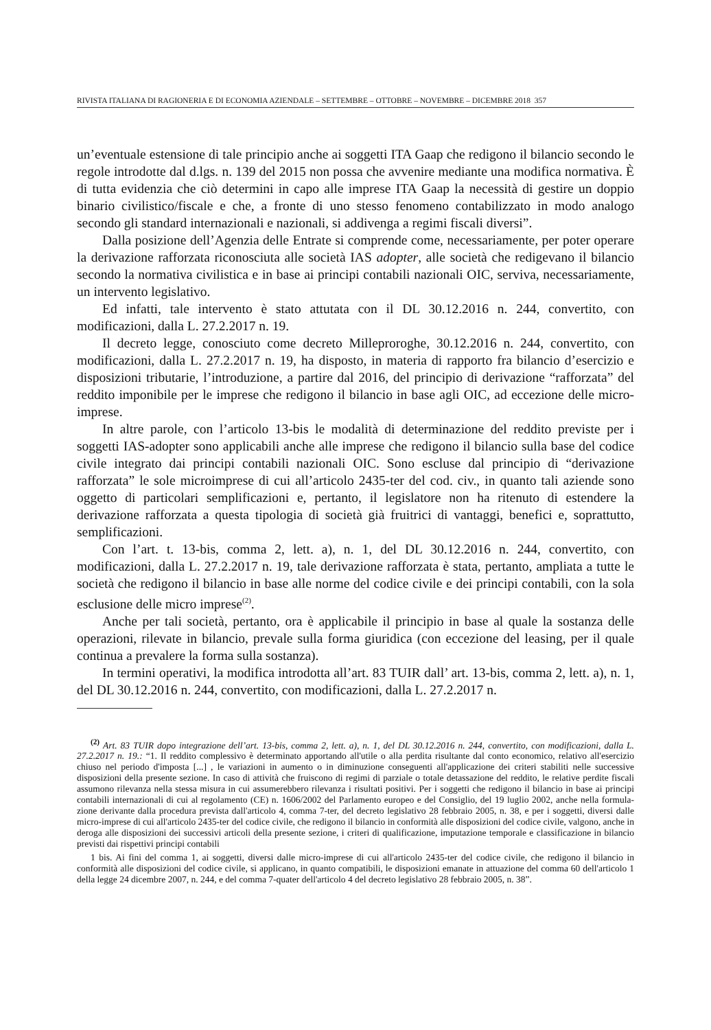RIVISTA ITALIANA DI RAGIONERIA E DI ECONOMIA AZIENDALE – SETTEMBRE – OTTOBRE – NOVEMBRE – DICEMBRE 2018 357
un’eventuale estensione di tale principio anche ai soggetti ITA Gaap che redigono il bilancio secondo le regole introdotte dal d.lgs. n. 139 del 2015 non possa che avvenire mediante una modifica normativa. È di tutta evidenzia che ciò determini in capo alle imprese ITA Gaap la necessità di gestire un doppio binario civilistico/fiscale e che, a fronte di uno stesso fenomeno contabilizzato in modo analogo secondo gli standard internazionali e nazionali, si addivenga a regimi fiscali diversi”.
Dalla posizione dell’Agenzia delle Entrate si comprende come, necessariamente, per poter operare la derivazione rafforzata riconosciuta alle società IAS adopter, alle società che redigevano il bilancio secondo la normativa civilistica e in base ai principi contabili nazionali OIC, serviva, necessariamente, un intervento legislativo.
Ed infatti, tale intervento è stato attutata con il DL 30.12.2016 n. 244, convertito, con modificazioni, dalla L. 27.2.2017 n. 19.
Il decreto legge, conosciuto come decreto Milleproroghe, 30.12.2016 n. 244, convertito, con modificazioni, dalla L. 27.2.2017 n. 19, ha disposto, in materia di rapporto fra bilancio d’esercizio e disposizioni tributarie, l’introduzione, a partire dal 2016, del principio di derivazione “rafforzata” del reddito imponibile per le imprese che redigono il bilancio in base agli OIC, ad eccezione delle micro-imprese.
In altre parole, con l’articolo 13-bis le modalità di determinazione del reddito previste per i soggetti IAS-adopter sono applicabili anche alle imprese che redigono il bilancio sulla base del codice civile integrato dai principi contabili nazionali OIC. Sono escluse dal principio di “derivazione rafforzata” le sole microimprese di cui all’articolo 2435-ter del cod. civ., in quanto tali aziende sono oggetto di particolari semplificazioni e, pertanto, il legislatore non ha ritenuto di estendere la derivazione rafforzata a questa tipologia di società già fruitrici di vantaggi, benefici e, soprattutto, semplificazioni.
Con l’art. t. 13-bis, comma 2, lett. a), n. 1, del DL 30.12.2016 n. 244, convertito, con modificazioni, dalla L. 27.2.2017 n. 19, tale derivazione rafforzata è stata, pertanto, ampliata a tutte le società che redigono il bilancio in base alle norme del codice civile e dei principi contabili, con la sola esclusione delle micro imprese<sup>(2)</sup>.
Anche per tali società, pertanto, ora è applicabile il principio in base al quale la sostanza delle operazioni, rilevate in bilancio, prevale sulla forma giuridica (con eccezione del leasing, per il quale continua a prevalere la forma sulla sostanza).
In termini operativi, la modifica introdotta all’art. 83 TUIR dall’ art. 13-bis, comma 2, lett. a), n. 1, del DL 30.12.2016 n. 244, convertito, con modificazioni, dalla L. 27.2.2017 n.
<sup>(2)</sup> Art. 83 TUIR dopo integrazione dell’art. 13-bis, comma 2, lett. a), n. 1, del DL 30.12.2016 n. 244, convertito, con modificazioni, dalla L. 27.2.2017 n. 19.: “1. Il reddito complessivo è determinato apportando all'utile o alla perdita risultante dal conto economico, relativo all'esercizio chiuso nel periodo d'imposta [...] , le variazioni in aumento o in diminuzione conseguenti all'applicazione dei criteri stabiliti nelle successive disposizioni della presente sezione. In caso di attività che fruiscono di regimi di parziale o totale detassazione del reddito, le relative perdite fiscali assumono rilevanza nella stessa misura in cui assumerebbero rilevanza i risultati positivi. Per i soggetti che redigono il bilancio in base ai principi contabili internazionali di cui al regolamento (CE) n. 1606/2002 del Parlamento europeo e del Consiglio, del 19 luglio 2002, anche nella formula-zione derivante dalla procedura prevista dall'articolo 4, comma 7-ter, del decreto legislativo 28 febbraio 2005, n. 38, e per i soggetti, diversi dalle micro-imprese di cui all'articolo 2435-ter del codice civile, che redigono il bilancio in conformità alle disposizioni del codice civile, valgono, anche in deroga alle disposizioni dei successivi articoli della presente sezione, i criteri di qualificazione, imputazione temporale e classificazione in bilancio previsti dai rispettivi principi contabili
1 bis. Ai fini del comma 1, ai soggetti, diversi dalle micro-imprese di cui all'articolo 2435-ter del codice civile, che redigono il bilancio in conformità alle disposizioni del codice civile, si applicano, in quanto compatibili, le disposizioni emanate in attuazione del comma 60 dell'articolo 1 della legge 24 dicembre 2007, n. 244, e del comma 7-quater dell'articolo 4 del decreto legislativo 28 febbraio 2005, n. 38”.